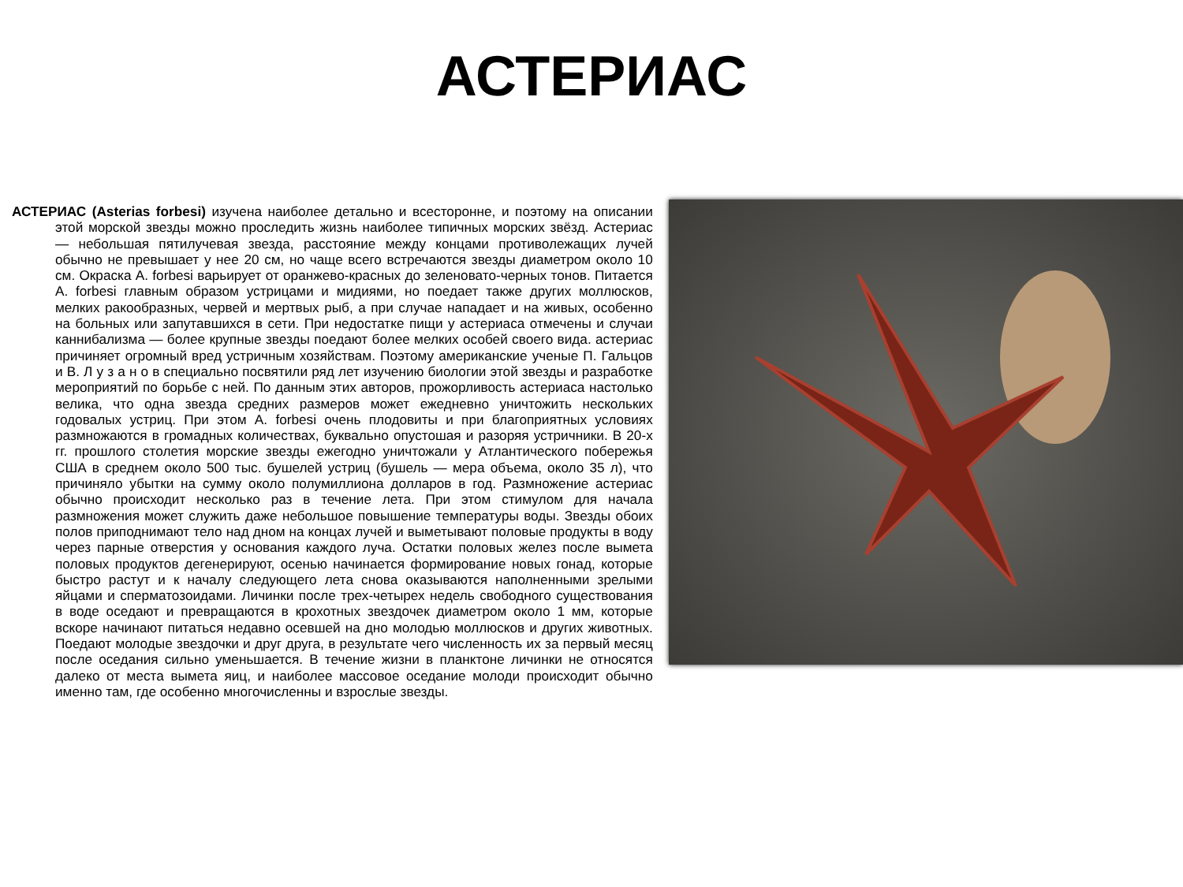АСТЕРИАС
АСТЕРИАС (Asterias forbesi) изучена наиболее детально и всесторонне, и поэтому на описании этой морской звезды можно проследить жизнь наиболее типичных морских звёзд. Астериас — небольшая пятилучевая звезда, расстояние между концами противолежащих лучей обычно не превышает у нее 20 см, но чаще всего встречаются звезды диаметром около 10 см. Окраска A. forbesi варьирует от оранжево-красных до зеленовато-черных тонов. Питается A. forbesi главным образом устрицами и мидиями, но поедает также других моллюсков, мелких ракообразных, червей и мертвых рыб, а при случае нападает и на живых, особенно на больных или запутавшихся в сети. При недостатке пищи у астериаса отмечены и случаи каннибализма — более крупные звезды поедают более мелких особей своего вида. астериас причиняет огромный вред устричным хозяйствам. Поэтому американские ученые П. Гальцов и В. Л у з а н о в специально посвятили ряд лет изучению биологии этой звезды и разработке мероприятий по борьбе с ней. По данным этих авторов, прожорливость астериаса настолько велика, что одна звезда средних размеров может ежедневно уничтожить нескольких годовалых устриц. При этом A. forbesi очень плодовиты и при благоприятных условиях размножаются в громадных количествах, буквально опустошая и разоряя устричники. В 20-х гг. прошлого столетия морские звезды ежегодно уничтожали у Атлантического побережья США в среднем около 500 тыс. бушелей устриц (бушель — мера объема, около 35 л), что причиняло убытки на сумму около полумиллиона долларов в год. Размножение астериас обычно происходит несколько раз в течение лета. При этом стимулом для начала размножения может служить даже небольшое повышение температуры воды. Звезды обоих полов приподнимают тело над дном на концах лучей и выметывают половые продукты в воду через парные отверстия у основания каждого луча. Остатки половых желез после вымета половых продуктов дегенерируют, осенью начинается формирование новых гонад, которые быстро растут и к началу следующего лета снова оказываются наполненными зрелыми яйцами и сперматозоидами. Личинки после трех-четырех недель свободного существования в воде оседают и превращаются в крохотных звездочек диаметром около 1 мм, которые вскоре начинают питаться недавно осевшей на дно молодью моллюсков и других животных. Поедают молодые звездочки и друг друга, в результате чего численность их за первый месяц после оседания сильно уменьшается. В течение жизни в планктоне личинки не относятся далеко от места вымета яиц, и наиболее массовое оседание молоди происходит обычно именно там, где особенно многочисленны и взрослые звезды.